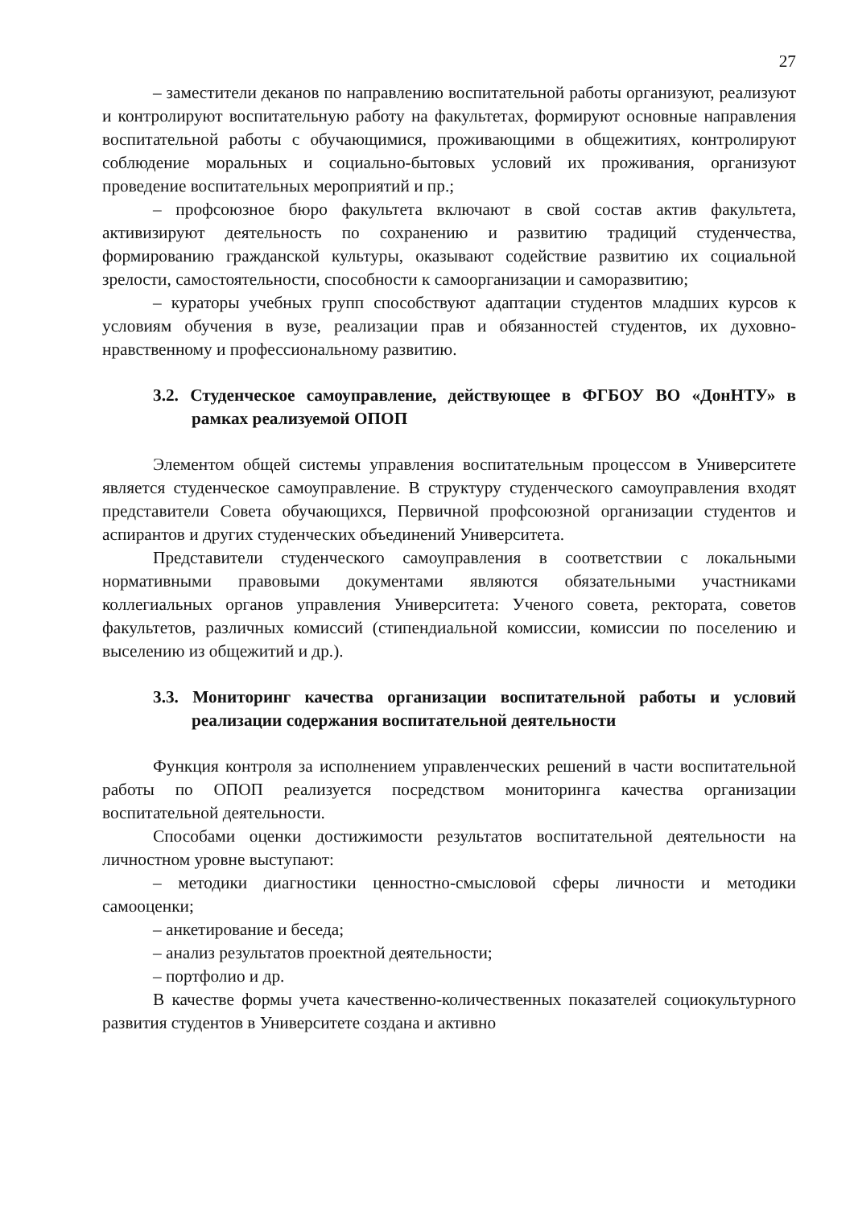27
– заместители деканов по направлению воспитательной работы организуют, реализуют и контролируют воспитательную работу на факультетах, формируют основные направления воспитательной работы с обучающимися, проживающими в общежитиях, контролируют соблюдение моральных и социально-бытовых условий их проживания, организуют проведение воспитательных мероприятий и пр.;
– профсоюзное бюро факультета включают в свой состав актив факультета, активизируют деятельность по сохранению и развитию традиций студенчества, формированию гражданской культуры, оказывают содействие развитию их социальной зрелости, самостоятельности, способности к самоорганизации и саморазвитию;
– кураторы учебных групп способствуют адаптации студентов младших курсов к условиям обучения в вузе, реализации прав и обязанностей студентов, их духовно-нравственному и профессиональному развитию.
3.2. Студенческое самоуправление, действующее в ФГБОУ ВО «ДонНТУ» в рамках реализуемой ОПОП
Элементом общей системы управления воспитательным процессом в Университете является студенческое самоуправление. В структуру студенческого самоуправления входят представители Совета обучающихся, Первичной профсоюзной организации студентов и аспирантов и других студенческих объединений Университета.
Представители студенческого самоуправления в соответствии с локальными нормативными правовыми документами являются обязательными участниками коллегиальных органов управления Университета: Ученого совета, ректората, советов факультетов, различных комиссий (стипендиальной комиссии, комиссии по поселению и выселению из общежитий и др.).
3.3. Мониторинг качества организации воспитательной работы и условий реализации содержания воспитательной деятельности
Функция контроля за исполнением управленческих решений в части воспитательной работы по ОПОП реализуется посредством мониторинга качества организации воспитательной деятельности.
Способами оценки достижимости результатов воспитательной деятельности на личностном уровне выступают:
– методики диагностики ценностно-смысловой сферы личности и методики самооценки;
– анкетирование и беседа;
– анализ результатов проектной деятельности;
– портфолио и др.
В качестве формы учета качественно-количественных показателей социокультурного развития студентов в Университете создана и активно